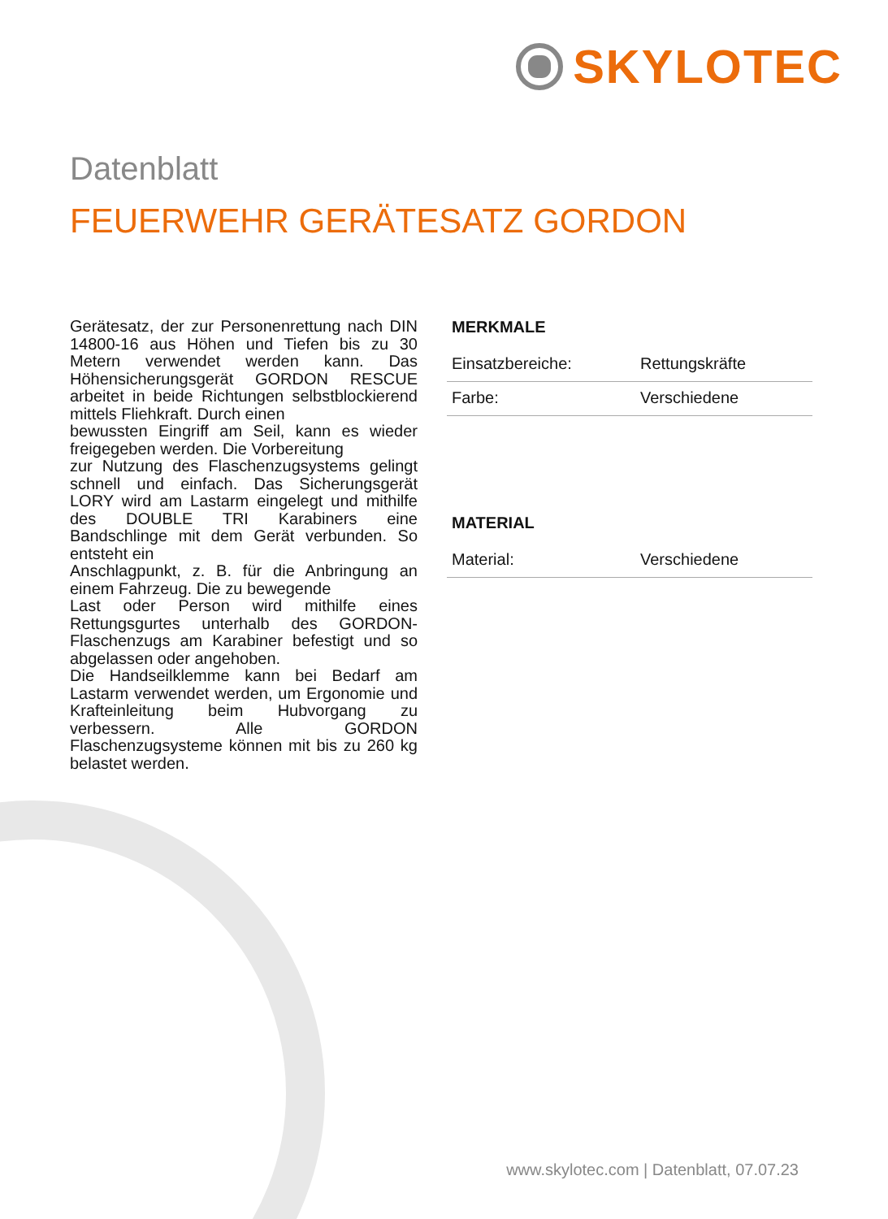SKYLOTEC
Datenblatt
FEUERWEHR GERÄTESATZ GORDON
Gerätesatz, der zur Personenrettung nach DIN 14800-16 aus Höhen und Tiefen bis zu 30 Metern verwendet werden kann. Das Höhensicherungsgerät GORDON RESCUE arbeitet in beide Richtungen selbstblockierend mittels Fliehkraft. Durch einen
bewussten Eingriff am Seil, kann es wieder freigegeben werden. Die Vorbereitung
zur Nutzung des Flaschenzugsystems gelingt schnell und einfach. Das Sicherungsgerät LORY wird am Lastarm eingelegt und mithilfe des DOUBLE TRI Karabiners eine Bandschlinge mit dem Gerät verbunden. So entsteht ein
Anschlagpunkt, z. B. für die Anbringung an einem Fahrzeug. Die zu bewegende
Last oder Person wird mithilfe eines Rettungsgurtes unterhalb des GORDON-Flaschenzugs am Karabiner befestigt und so abgelassen oder angehoben.
Die Handseilklemme kann bei Bedarf am Lastarm verwendet werden, um Ergonomie und Krafteinleitung beim Hubvorgang zu verbessern. Alle GORDON Flaschenzugsysteme können mit bis zu 260 kg belastet werden.
MERKMALE
| Einsatzbereiche: | Rettungskräfte |
| Farbe: | Verschiedene |
MATERIAL
| Material: | Verschiedene |
www.skylotec.com | Datenblatt, 07.07.23